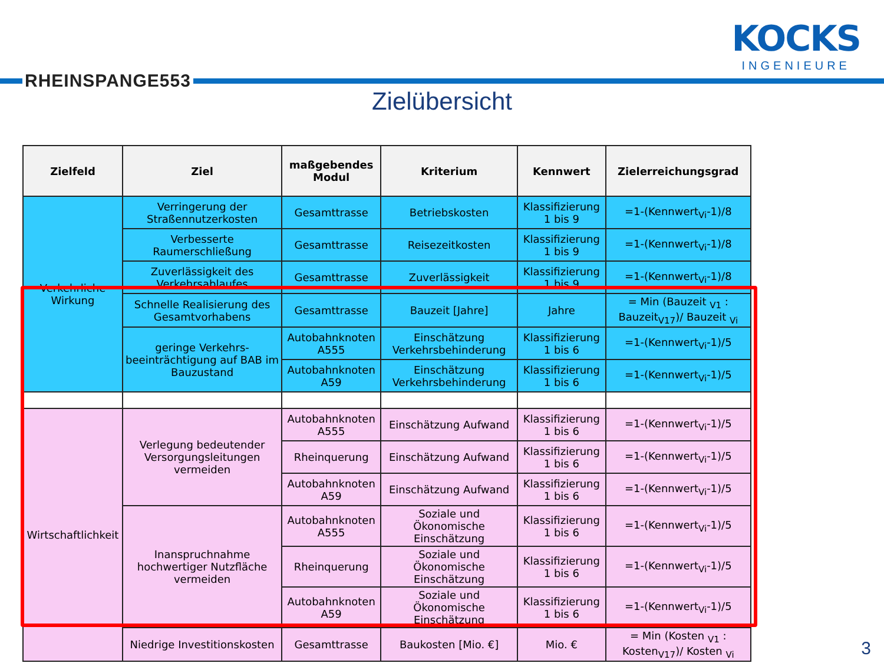RHEINSPANGE553
KOCKS
INGENIEURE
Zielübersicht
| Zielfeld | Ziel | maßgebendes Modul | Kriterium | Kennwert | Zielerreichungsgrad |
| --- | --- | --- | --- | --- | --- |
| Verkehrliche Wirkung | Verringerung der Straßennutzerkosten | Gesamttrasse | Betriebskosten | Klassifizierung 1 bis 9 | =1-(Kennwert<sub>Vi</sub>-1)/8 |
| | Verbesserte Raumerschließung | Gesamttrasse | Reisezeitkosten | Klassifizierung 1 bis 9 | =1-(Kennwert<sub>Vi</sub>-1)/8 |
| | Zuverlässigkeit des Verkehrsablaufes | Gesamttrasse | Zuverlässigkeit | Klassifizierung 1 bis 9 | =1-(Kennwert<sub>Vi</sub>-1)/8 |
| | Schnelle Realisierung des Gesamtvorhabens | Gesamttrasse | Bauzeit [Jahre] | Jahre | = Min (Bauzeit <sub>V1</sub> : Bauzeit<sub>V17</sub>)/ Bauzeit <sub>Vi</sub> |
| | geringe Verkehrs-beeinträchtigung auf BAB im Bauzustand | Autobahnknoten A555 | Einschätzung Verkehrsbehinderung | Klassifizierung 1 bis 6 | =1-(Kennwert<sub>Vi</sub>-1)/5 |
| | | Autobahnknoten A59 | Einschätzung Verkehrsbehinderung | Klassifizierung 1 bis 6 | =1-(Kennwert<sub>Vi</sub>-1)/5 |
| Wirtschaftlichkeit | Verlegung bedeutender Versorgungsleitungen vermeiden | Autobahnknoten A555 | Einschätzung Aufwand | Klassifizierung 1 bis 6 | =1-(Kennwert<sub>Vi</sub>-1)/5 |
| | | Rheinquerung | Einschätzung Aufwand | Klassifizierung 1 bis 6 | =1-(Kennwert<sub>Vi</sub>-1)/5 |
| | | Autobahnknoten A59 | Einschätzung Aufwand | Klassifizierung 1 bis 6 | =1-(Kennwert<sub>Vi</sub>-1)/5 |
| | Inanspruchnahme hochwertiger Nutzfläche vermeiden | Autobahnknoten A555 | Soziale und Ökonomische Einschätzung | Klassifizierung 1 bis 6 | =1-(Kennwert<sub>Vi</sub>-1)/5 |
| | | Rheinquerung | Soziale und Ökonomische Einschätzung | Klassifizierung 1 bis 6 | =1-(Kennwert<sub>Vi</sub>-1)/5 |
| | | Autobahnknoten A59 | Soziale und Ökonomische Einschätzung | Klassifizierung 1 bis 6 | =1-(Kennwert<sub>Vi</sub>-1)/5 |
| | Niedrige Investitionskosten | Gesamttrasse | Baukosten [Mio. €] | Mio. € | = Min (Kosten <sub>V1</sub> : Kosten<sub>V17</sub>)/ Kosten <sub>Vi</sub> |
3